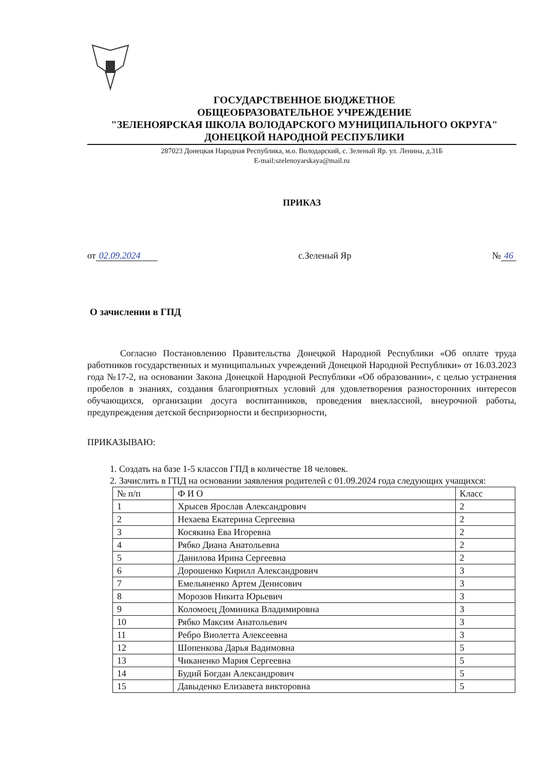ГОСУДАРСТВЕННОЕ БЮДЖЕТНОЕ
ОБЩЕОБРАЗОВАТЕЛЬНОЕ УЧРЕЖДЕНИЕ
"ЗЕЛЕНОЯРСКАЯ ШКОЛА ВОЛОДАРСКОГО МУНИЦИПАЛЬНОГО ОКРУГА"
ДОНЕЦКОЙ НАРОДНОЙ РЕСПУБЛИКИ
287023 Донецкая Народная Республика, м.о. Володарский, с. Зеленый Яр. ул. Ленина, д.31Б
E-mail:szelenoyarskaya@mail.ru
ПРИКАЗ
от 02.09.2024 с.Зеленый Яр № 46
О зачислении в ГПД
Согласно Постановлению Правительства Донецкой Народной Республики «Об оплате труда работников государственных и муниципальных учреждений Донецкой Народной Республики» от 16.03.2023 года №17-2, на основании Закона Донецкой Народной Республики «Об образовании», с целью устранения пробелов в знаниях, создания благоприятных условий для удовлетворения разносторонних интересов обучающихся, организации досуга воспитанников, проведения внеклассной, внеурочной работы, предупреждения детской беспризорности и беспризорности,
ПРИКАЗЫВАЮ:
1. Создать на базе 1-5 классов ГПД в количестве 18 человек.
2. Зачислить в ГПД на основании заявления родителей с 01.09.2024 года следующих учащихся:
| № п/п | Ф И О | Класс |
| --- | --- | --- |
| 1 | Хрысев Ярослав Александрович | 2 |
| 2 | Нехаева Екатерина Сергеевна | 2 |
| 3 | Косякина Ева Игоревна | 2 |
| 4 | Рябко Диана Анатольевна | 2 |
| 5 | Данилова Ирина Сергеевна | 2 |
| 6 | Дорошенко Кирилл Александрович | 3 |
| 7 | Емельяненко Артем Денисович | 3 |
| 8 | Морозов Никита Юрьевич | 3 |
| 9 | Коломоец Доминика Владимировна | 3 |
| 10 | Рябко Максим Анатольевич | 3 |
| 11 | Ребро Виолетта Алексеевна | 3 |
| 12 | Шопенкова Дарья Вадимовна | 5 |
| 13 | Чиканенко Мария Сергеевна | 5 |
| 14 | Будий Богдан Александрович | 5 |
| 15 | Давыденко Елизавета викторовна | 5 |